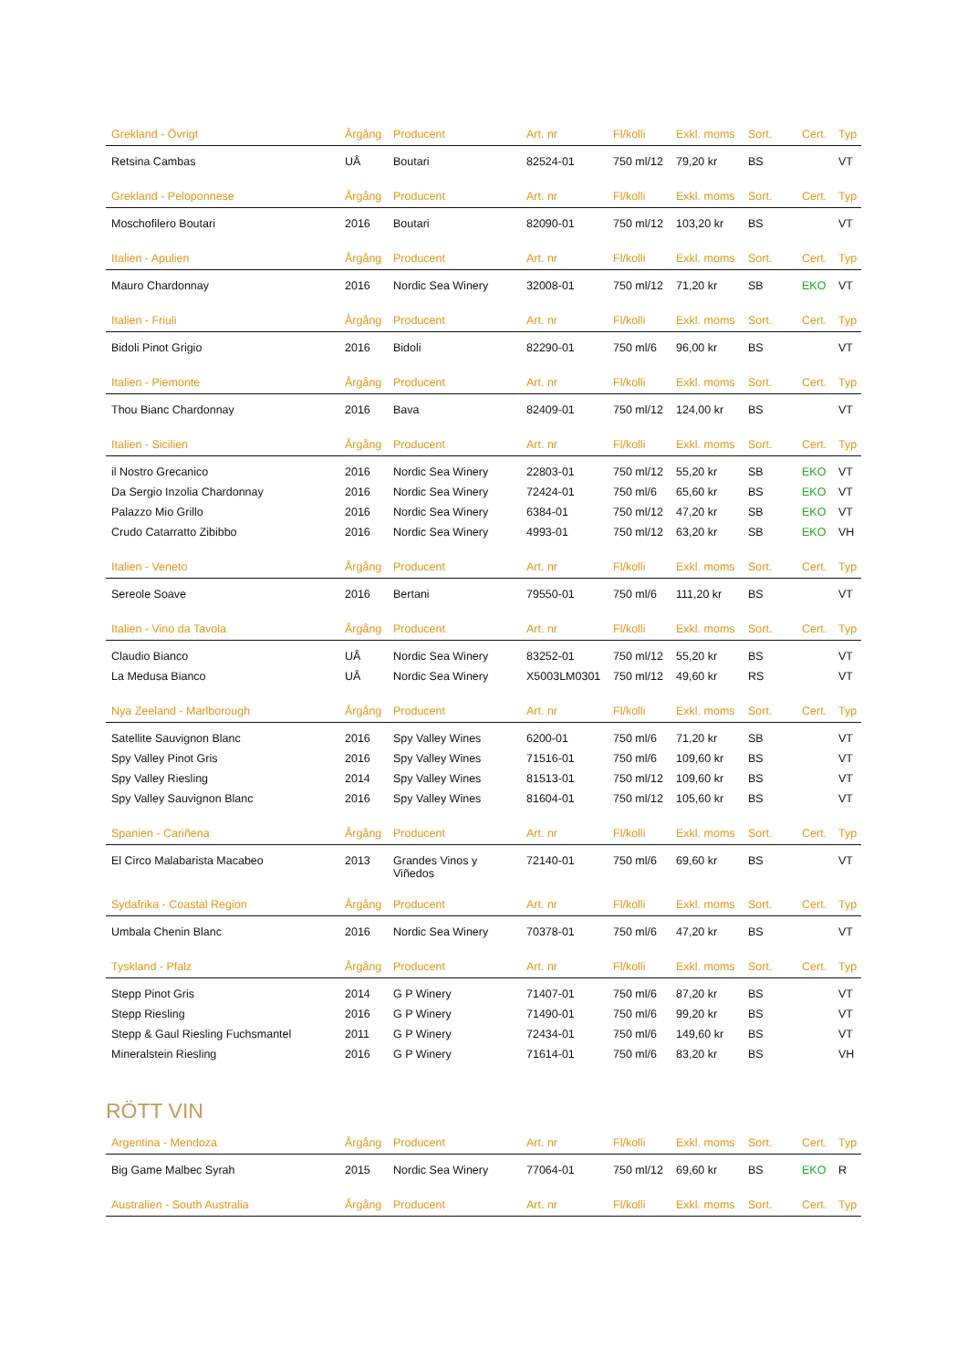| Grekland - Övrigt | Årgång | Producent | Art. nr | Fl/kolli | Exkl. moms | Sort. | Cert. | Typ |
| --- | --- | --- | --- | --- | --- | --- | --- | --- |
| Retsina Cambas | UÅ | Boutari | 82524-01 | 750 ml/12 | 79,20 kr | BS | | VT |
| Grekland - Peloponnese | Årgång | Producent | Art. nr | Fl/kolli | Exkl. moms | Sort. | Cert. | Typ |
| Moschofilero Boutari | 2016 | Boutari | 82090-01 | 750 ml/12 | 103,20 kr | BS | | VT |
| Italien - Apulien | Årgång | Producent | Art. nr | Fl/kolli | Exkl. moms | Sort. | Cert. | Typ |
| Mauro Chardonnay | 2016 | Nordic Sea Winery | 32008-01 | 750 ml/12 | 71,20 kr | SB | EKO | VT |
| Italien - Friuli | Årgång | Producent | Art. nr | Fl/kolli | Exkl. moms | Sort. | Cert. | Typ |
| Bidoli Pinot Grigio | 2016 | Bidoli | 82290-01 | 750 ml/6 | 96,00 kr | BS | | VT |
| Italien - Piemonte | Årgång | Producent | Art. nr | Fl/kolli | Exkl. moms | Sort. | Cert. | Typ |
| Thou Bianc Chardonnay | 2016 | Bava | 82409-01 | 750 ml/12 | 124,00 kr | BS | | VT |
| Italien - Sicilien | Årgång | Producent | Art. nr | Fl/kolli | Exkl. moms | Sort. | Cert. | Typ |
| il Nostro Grecanico | 2016 | Nordic Sea Winery | 22803-01 | 750 ml/12 | 55,20 kr | SB | EKO | VT |
| Da Sergio Inzolia Chardonnay | 2016 | Nordic Sea Winery | 72424-01 | 750 ml/6 | 65,60 kr | BS | EKO | VT |
| Palazzo Mio Grillo | 2016 | Nordic Sea Winery | 6384-01 | 750 ml/12 | 47,20 kr | SB | EKO | VT |
| Crudo Catarratto Zibibbo | 2016 | Nordic Sea Winery | 4993-01 | 750 ml/12 | 63,20 kr | SB | EKO | VH |
| Italien - Veneto | Årgång | Producent | Art. nr | Fl/kolli | Exkl. moms | Sort. | Cert. | Typ |
| Sereole Soave | 2016 | Bertani | 79550-01 | 750 ml/6 | 111,20 kr | BS | | VT |
| Italien - Vino da Tavola | Årgång | Producent | Art. nr | Fl/kolli | Exkl. moms | Sort. | Cert. | Typ |
| Claudio Bianco | UÅ | Nordic Sea Winery | 83252-01 | 750 ml/12 | 55,20 kr | BS | | VT |
| La Medusa Bianco | UÅ | Nordic Sea Winery | X5003LM0301 | 750 ml/12 | 49,60 kr | RS | | VT |
| Nya Zeeland - Marlborough | Årgång | Producent | Art. nr | Fl/kolli | Exkl. moms | Sort. | Cert. | Typ |
| Satellite Sauvignon Blanc | 2016 | Spy Valley Wines | 6200-01 | 750 ml/6 | 71,20 kr | SB | | VT |
| Spy Valley Pinot Gris | 2016 | Spy Valley Wines | 71516-01 | 750 ml/6 | 109,60 kr | BS | | VT |
| Spy Valley Riesling | 2014 | Spy Valley Wines | 81513-01 | 750 ml/12 | 109,60 kr | BS | | VT |
| Spy Valley Sauvignon Blanc | 2016 | Spy Valley Wines | 81604-01 | 750 ml/12 | 105,60 kr | BS | | VT |
| Spanien - Cariñena | Årgång | Producent | Art. nr | Fl/kolli | Exkl. moms | Sort. | Cert. | Typ |
| El Circo Malabarista Macabeo | 2013 | Grandes Vinos y Viñedos | 72140-01 | 750 ml/6 | 69,60 kr | BS | | VT |
| Sydafrika - Coastal Region | Årgång | Producent | Art. nr | Fl/kolli | Exkl. moms | Sort. | Cert. | Typ |
| Umbala Chenin Blanc | 2016 | Nordic Sea Winery | 70378-01 | 750 ml/6 | 47,20 kr | BS | | VT |
| Tyskland - Pfalz | Årgång | Producent | Art. nr | Fl/kolli | Exkl. moms | Sort. | Cert. | Typ |
| Stepp Pinot Gris | 2014 | G P Winery | 71407-01 | 750 ml/6 | 87,20 kr | BS | | VT |
| Stepp Riesling | 2016 | G P Winery | 71490-01 | 750 ml/6 | 99,20 kr | BS | | VT |
| Stepp & Gaul Riesling Fuchsmantel | 2011 | G P Winery | 72434-01 | 750 ml/6 | 149,60 kr | BS | | VT |
| Mineralstein Riesling | 2016 | G P Winery | 71614-01 | 750 ml/6 | 83,20 kr | BS | | VH |
RÖTT VIN
| Argentina - Mendoza | Årgång | Producent | Art. nr | Fl/kolli | Exkl. moms | Sort. | Cert. | Typ |
| --- | --- | --- | --- | --- | --- | --- | --- | --- |
| Big Game Malbec Syrah | 2015 | Nordic Sea Winery | 77064-01 | 750 ml/12 | 69,60 kr | BS | EKO | R |
| Australien - South Australia | Årgång | Producent | Art. nr | Fl/kolli | Exkl. moms | Sort. | Cert. | Typ |